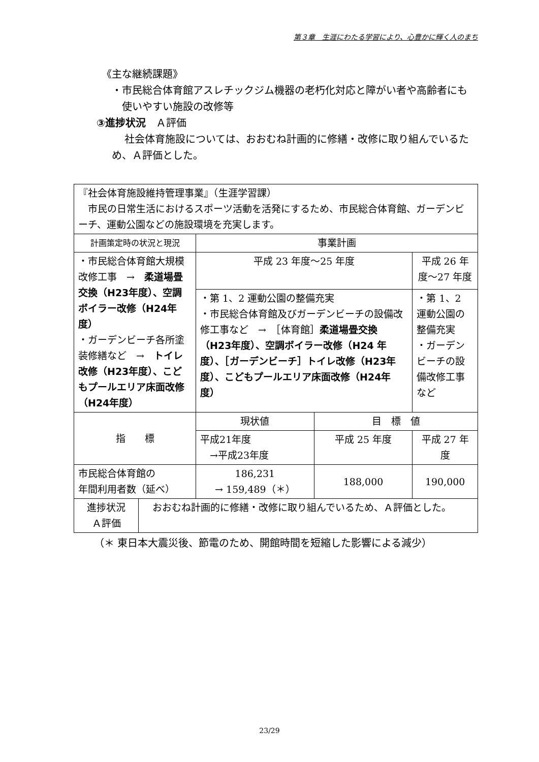第３章　生涯にわたる学習により、心豊かに輝く人のまち
《主な継続課題》
・市民総合体育館アスレチックジム機器の老朽化対応と障がい者や高齢者にも使いやすい施設の改修等
③進捗状況　Ａ評価
社会体育施設については、おおむね計画的に修繕・改修に取り組んでいるため、Ａ評価とした。
| 『社会体育施設維持管理事業』（生涯学習課） 市民の日常生活におけるスポーツ活動を活発にするため、市民総合体育館、ガーデンビーチ、運動公園などの施設環境を充実します。 | | | | |
| 計画策定時の状況と現況 | | 事業計画 | | |
| ・市民総合体育館大規模改修工事 → 柔道場畳交換（H23年度）、空調ボイラー改修（H24年度） ・ガーデンビーチ各所塗装修繕など → トイレ改修（H23年度）、こどもプールエリア床面改修（H24年度） | | 平成 23 年度～25 年度 | | 平成 26 年度～27 年度 |
| | | ・第 1、2 運動公園の整備充実 ・市民総合体育館及びガーデンビーチの設備改修工事など → ［体育館］ 柔道場畳交換（H23年度）、空調ボイラー改修（H24 年度）、［ガーデンビーチ］トイレ改修（H23年度）、こどもプールエリア床面改修（H24年度） | | ・第 1、2 運動公園の整備充実 ・ガーデンビーチの設備改修工事など |
| 指 標 | | 現状値 | 目 標 値 | |
| | | 平成21年度 →平成23年度 | 平成 25 年度 | 平成 27 年度 |
| 市民総合体育館の 年間利用者数（延べ） | | 186,231 → 159,489（＊） | 188,000 | 190,000 |
| 進捗状況 Ａ評価 | おおむね計画的に修繕・改修に取り組んでいるため、Ａ評価とした。 | | | |
（＊ 東日本大震災後、節電のため、開館時間を短縮した影響による減少）
23/29